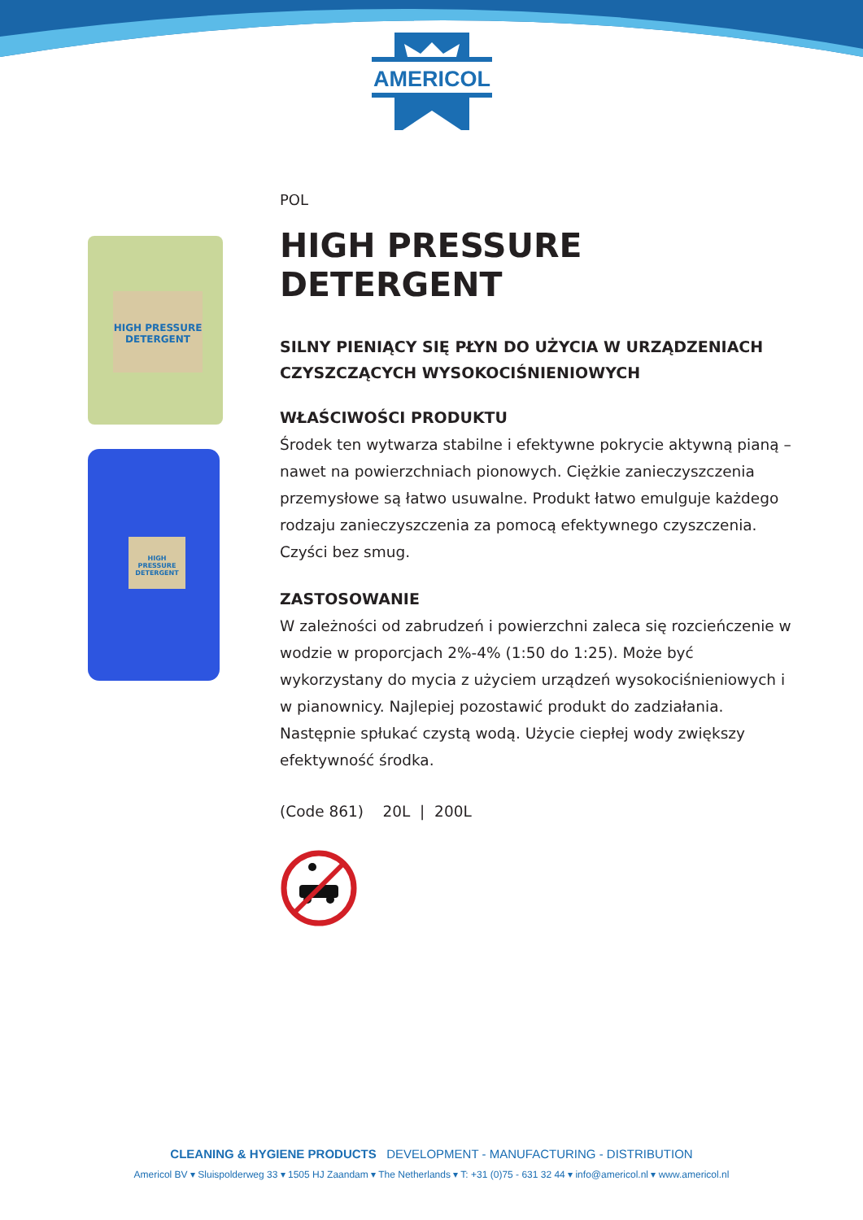AMERICOL
HIGH PRESSURE DETERGENT
HIGH PRESSURE DETERGENT
POL
HIGH PRESSURE DETERGENT
SILNY PIENIĄCY SIĘ PŁYN DO UŻYCIA W URZĄDZENIACH CZYSZCZĄCYCH WYSOKOCIŚNIENIOWYCH
WŁAŚCIWOŚCI PRODUKTU
Środek ten wytwarza stabilne i efektywne pokrycie aktywną pianą – nawet na powierzchniach pionowych. Ciężkie zanieczyszczenia przemysłowe są łatwo usuwalne. Produkt łatwo emulguje każdego rodzaju zanieczyszczenia za pomocą efektywnego czyszczenia. Czyści bez smug.
ZASTOSOWANIE
W zależności od zabrudzeń i powierzchni zaleca się rozcieńczenie w wodzie w proporcjach 2%-4% (1:50 do 1:25). Może być wykorzystany do mycia z użyciem urządzeń wysokociśnieniowych i w pianownicy. Najlepiej pozostawić produkt do zadziałania. Następnie spłukać czystą wodą. Użycie ciepłej wody zwiększy efektywność środka.
(Code 861) 20L | 200L
CLEANING & HYGIENE PRODUCTS DEVELOPMENT - MANUFACTURING - DISTRIBUTION
Americol BV ▾ Sluispolderweg 33 ▾ 1505 HJ Zaandam ▾ The Netherlands ▾ T: +31 (0)75 - 631 32 44 ▾ info@americol.nl ▾ www.americol.nl